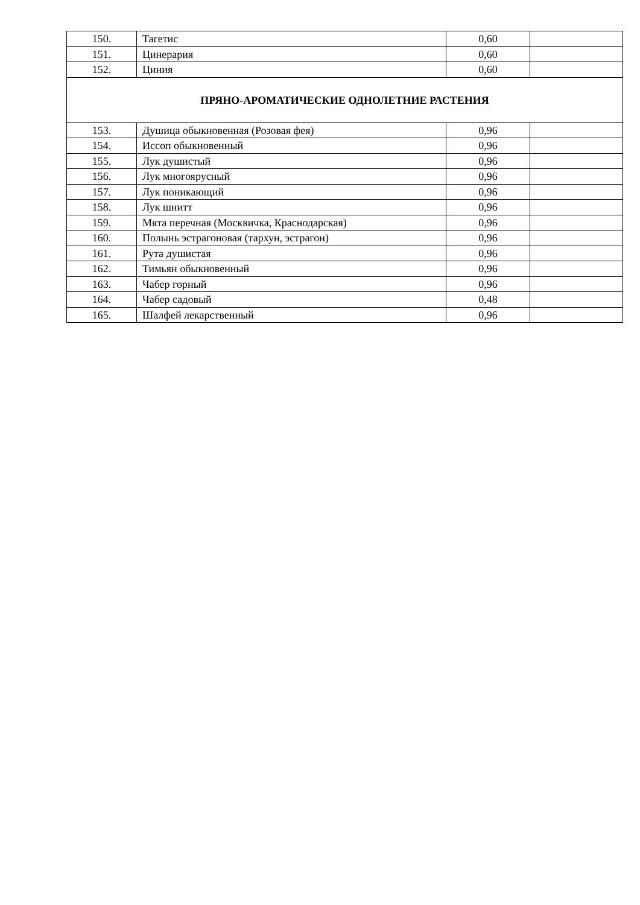| 150. | Тагетис | 0,60 | |
| 151. | Цинерария | 0,60 | |
| 152. | Циния | 0,60 | |
| ПРЯНО-АРОМАТИЧЕСКИЕ ОДНОЛЕТНИЕ РАСТЕНИЯ | | | |
| 153. | Душица обыкновенная (Розовая фея) | 0,96 | |
| 154. | Иссоп обыкновенный | 0,96 | |
| 155. | Лук душистый | 0,96 | |
| 156. | Лук многоярусный | 0,96 | |
| 157. | Лук поникающий | 0,96 | |
| 158. | Лук шнитт | 0,96 | |
| 159. | Мята перечная (Москвичка, Краснодарская) | 0,96 | |
| 160. | Полынь эстрагоновая (тархун, эстрагон) | 0,96 | |
| 161. | Рута душистая | 0,96 | |
| 162. | Тимьян обыкновенный | 0,96 | |
| 163. | Чабер горный | 0,96 | |
| 164. | Чабер садовый | 0,48 | |
| 165. | Шалфей лекарственный | 0,96 | |